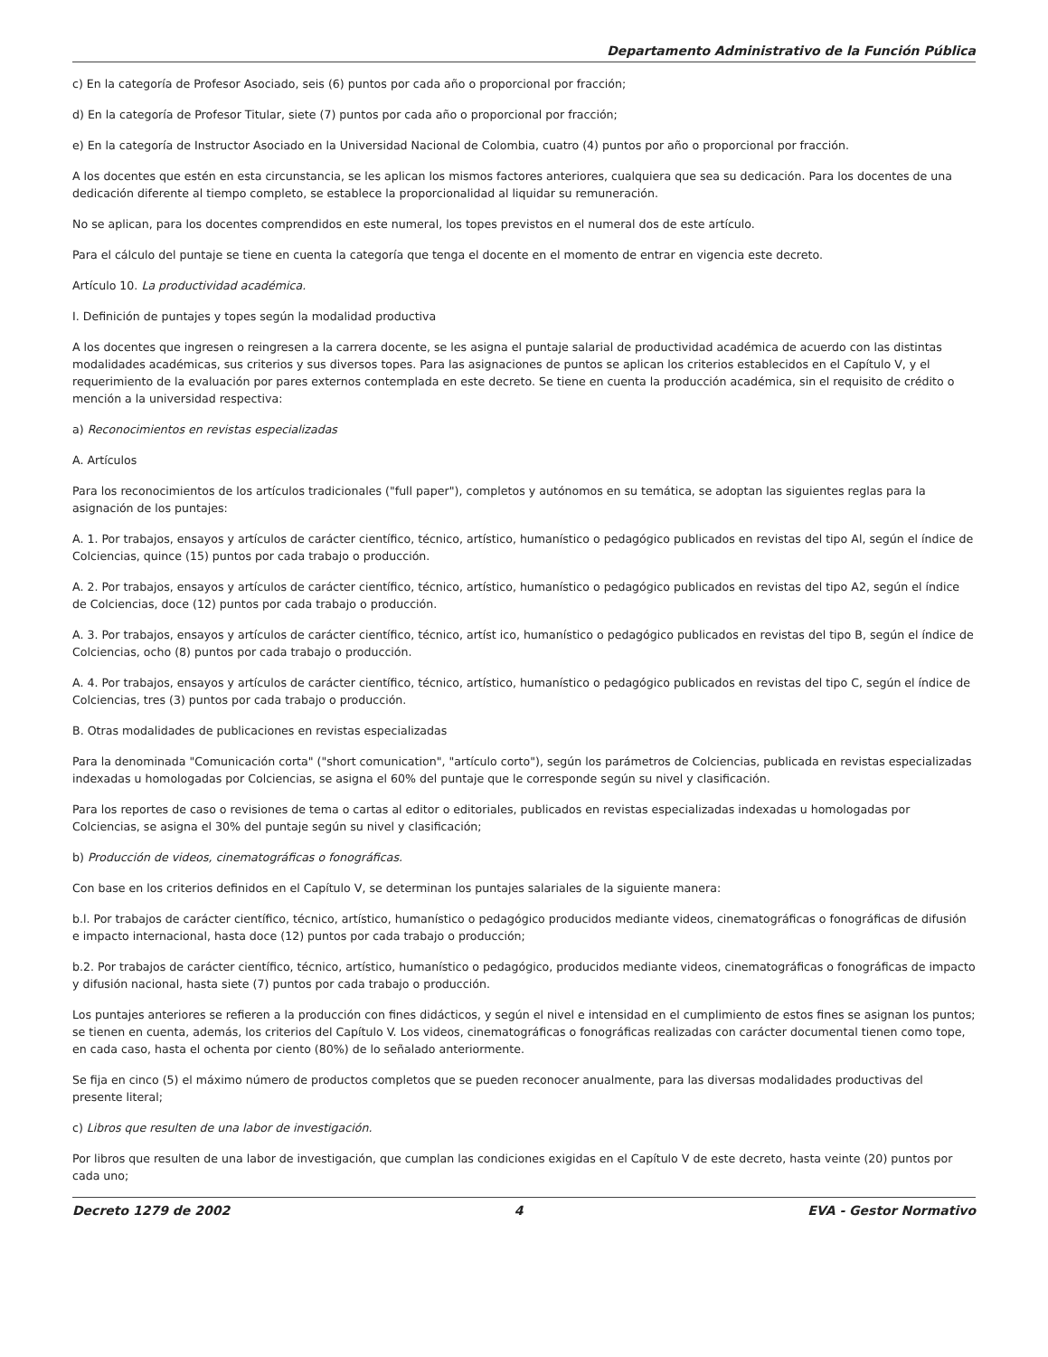Departamento Administrativo de la Función Pública
c) En la categoría de Profesor Asociado, seis (6) puntos por cada año o proporcional por fracción;
d) En la categoría de Profesor Titular, siete (7) puntos por cada año o proporcional por fracción;
e) En la categoría de Instructor Asociado en la Universidad Nacional de Colombia, cuatro (4) puntos por año o proporcional por fracción.
A los docentes que estén en esta circunstancia, se les aplican los mismos factores anteriores, cualquiera que sea su dedicación. Para los docentes de una dedicación diferente al tiempo completo, se establece la proporcionalidad al liquidar su remuneración.
No se aplican, para los docentes comprendidos en este numeral, los topes previstos en el numeral dos de este artículo.
Para el cálculo del puntaje se tiene en cuenta la categoría que tenga el docente en el momento de entrar en vigencia este decreto.
Artículo 10. La productividad académica.
I. Definición de puntajes y topes según la modalidad productiva
A los docentes que ingresen o reingresen a la carrera docente, se les asigna el puntaje salarial de productividad académica de acuerdo con las distintas modalidades académicas, sus criterios y sus diversos topes. Para las asignaciones de puntos se aplican los criterios establecidos en el Capítulo V, y el requerimiento de la evaluación por pares externos contemplada en este decreto. Se tiene en cuenta la producción académica, sin el requisito de crédito o mención a la universidad respectiva:
a) Reconocimientos en revistas especializadas
A. Artículos
Para los reconocimientos de los artículos tradicionales ("full paper"), completos y autónomos en su temática, se adoptan las siguientes reglas para la asignación de los puntajes:
A. 1. Por trabajos, ensayos y artículos de carácter científico, técnico, artístico, humanístico o pedagógico publicados en revistas del tipo Al, según el índice de Colciencias, quince (15) puntos por cada trabajo o producción.
A. 2. Por trabajos, ensayos y artículos de carácter científico, técnico, artístico, humanístico o pedagógico publicados en revistas del tipo A2, según el índice de Colciencias, doce (12) puntos por cada trabajo o producción.
A. 3. Por trabajos, ensayos y artículos de carácter científico, técnico, artíst ico, humanístico o pedagógico publicados en revistas del tipo B, según el índice de Colciencias, ocho (8) puntos por cada trabajo o producción.
A. 4. Por trabajos, ensayos y artículos de carácter científico, técnico, artístico, humanístico o pedagógico publicados en revistas del tipo C, según el índice de Colciencias, tres (3) puntos por cada trabajo o producción.
B. Otras modalidades de publicaciones en revistas especializadas
Para la denominada "Comunicación corta" ("short comunication", "artículo corto"), según los parámetros de Colciencias, publicada en revistas especializadas indexadas u homologadas por Colciencias, se asigna el 60% del puntaje que le corresponde según su nivel y clasificación.
Para los reportes de caso o revisiones de tema o cartas al editor o editoriales, publicados en revistas especializadas indexadas u homologadas por Colciencias, se asigna el 30% del puntaje según su nivel y clasificación;
b) Producción de videos, cinematográficas o fonográficas.
Con base en los criterios definidos en el Capítulo V, se determinan los puntajes salariales de la siguiente manera:
b.l. Por trabajos de carácter científico, técnico, artístico, humanístico o pedagógico producidos mediante videos, cinematográficas o fonográficas de difusión e impacto internacional, hasta doce (12) puntos por cada trabajo o producción;
b.2. Por trabajos de carácter científico, técnico, artístico, humanístico o pedagógico, producidos mediante videos, cinematográficas o fonográficas de impacto y difusión nacional, hasta siete (7) puntos por cada trabajo o producción.
Los puntajes anteriores se refieren a la producción con fines didácticos, y según el nivel e intensidad en el cumplimiento de estos fines se asignan los puntos; se tienen en cuenta, además, los criterios del Capítulo V. Los videos, cinematográficas o fonográficas realizadas con carácter documental tienen como tope, en cada caso, hasta el ochenta por ciento (80%) de lo señalado anteriormente.
Se fija en cinco (5) el máximo número de productos completos que se pueden reconocer anualmente, para las diversas modalidades productivas del presente literal;
c) Libros que resulten de una labor de investigación.
Por libros que resulten de una labor de investigación, que cumplan las condiciones exigidas en el Capítulo V de este decreto, hasta veinte (20) puntos por cada uno;
Decreto 1279 de 2002 4 EVA - Gestor Normativo